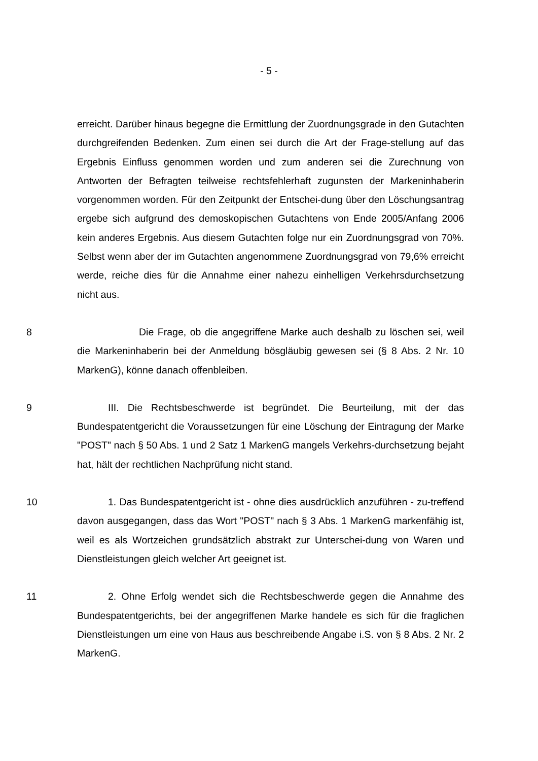- 5 -
erreicht. Darüber hinaus begegne die Ermittlung der Zuordnungsgrade in den Gutachten durchgreifenden Bedenken. Zum einen sei durch die Art der Frage-stellung auf das Ergebnis Einfluss genommen worden und zum anderen sei die Zurechnung von Antworten der Befragten teilweise rechtsfehlerhaft zugunsten der Markeninhaberin vorgenommen worden. Für den Zeitpunkt der Entschei-dung über den Löschungsantrag ergebe sich aufgrund des demoskopischen Gutachtens von Ende 2005/Anfang 2006 kein anderes Ergebnis. Aus diesem Gutachten folge nur ein Zuordnungsgrad von 70%. Selbst wenn aber der im Gutachten angenommene Zuordnungsgrad von 79,6% erreicht werde, reiche dies für die Annahme einer nahezu einhelligen Verkehrsdurchsetzung nicht aus.
8 Die Frage, ob die angegriffene Marke auch deshalb zu löschen sei, weil die Markeninhaberin bei der Anmeldung bösgläubig gewesen sei (§ 8 Abs. 2 Nr. 10 MarkenG), könne danach offenbleiben.
9 III. Die Rechtsbeschwerde ist begründet. Die Beurteilung, mit der das Bundespatentgericht die Voraussetzungen für eine Löschung der Eintragung der Marke "POST" nach § 50 Abs. 1 und 2 Satz 1 MarkenG mangels Verkehrs-durchsetzung bejaht hat, hält der rechtlichen Nachprüfung nicht stand.
10 1. Das Bundespatentgericht ist - ohne dies ausdrücklich anzuführen - zu-treffend davon ausgegangen, dass das Wort "POST" nach § 3 Abs. 1 MarkenG markenfähig ist, weil es als Wortzeichen grundsätzlich abstrakt zur Unterschei-dung von Waren und Dienstleistungen gleich welcher Art geeignet ist.
11 2. Ohne Erfolg wendet sich die Rechtsbeschwerde gegen die Annahme des Bundespatentgerichts, bei der angegriffenen Marke handele es sich für die fraglichen Dienstleistungen um eine von Haus aus beschreibende Angabe i.S. von § 8 Abs. 2 Nr. 2 MarkenG.